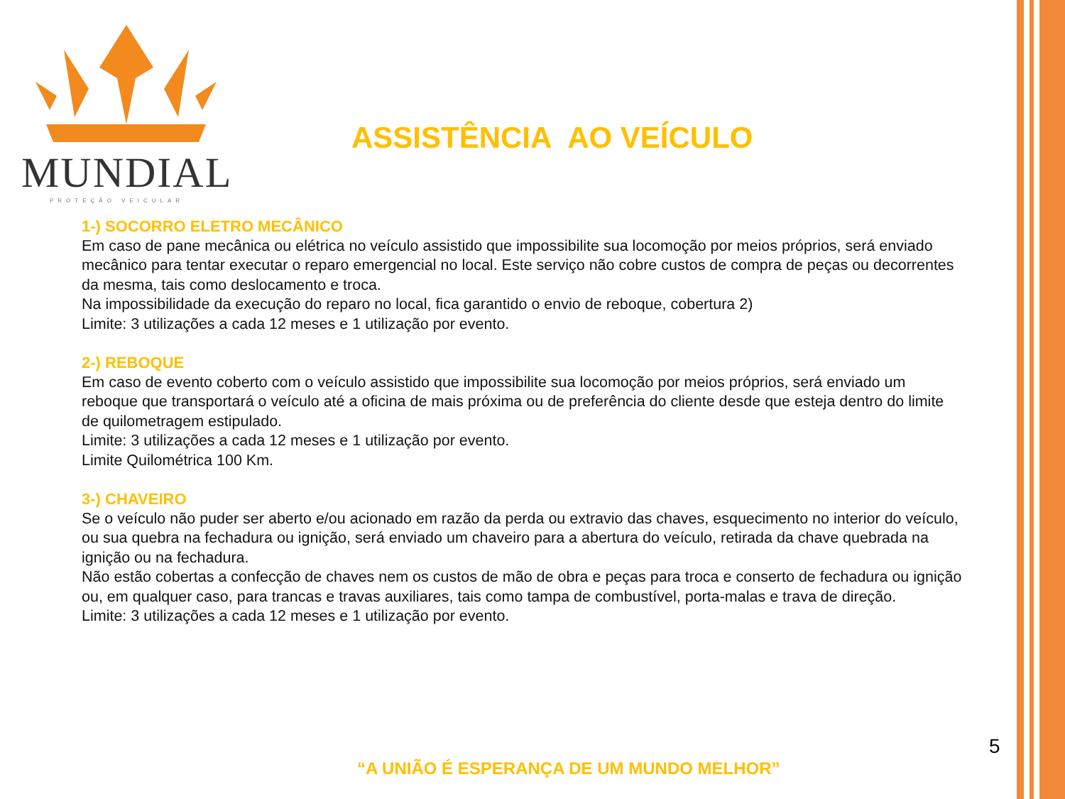MUNDIAL
PROTEÇÃO VEICULAR
ASSISTÊNCIA AO VEÍCULO
1-) SOCORRO ELETRO MECÂNICO
Em caso de pane mecânica ou elétrica no veículo assistido que impossibilite sua locomoção por meios próprios, será enviado mecânico para tentar executar o reparo emergencial no local. Este serviço não cobre custos de compra de peças ou decorrentes da mesma, tais como deslocamento e troca.
Na impossibilidade da execução do reparo no local, fica garantido o envio de reboque, cobertura 2)
Limite: 3 utilizações a cada 12 meses e 1 utilização por evento.
2-) REBOQUE
Em caso de evento coberto com o veículo assistido que impossibilite sua locomoção por meios próprios, será enviado um reboque que transportará o veículo até a oficina de mais próxima ou de preferência do cliente desde que esteja dentro do limite de quilometragem estipulado.
Limite: 3 utilizações a cada 12 meses e 1 utilização por evento.
Limite Quilométrica 100 Km.
3-) CHAVEIRO
Se o veículo não puder ser aberto e/ou acionado em razão da perda ou extravio das chaves, esquecimento no interior do veículo, ou sua quebra na fechadura ou ignição, será enviado um chaveiro para a abertura do veículo, retirada da chave quebrada na ignição ou na fechadura.
Não estão cobertas a confecção de chaves nem os custos de mão de obra e peças para troca e conserto de fechadura ou ignição ou, em qualquer caso, para trancas e travas auxiliares, tais como tampa de combustível, porta-malas e trava de direção.
Limite: 3 utilizações a cada 12 meses e 1 utilização por evento.
5
“A UNIÃO É ESPERANÇA DE UM MUNDO MELHOR”